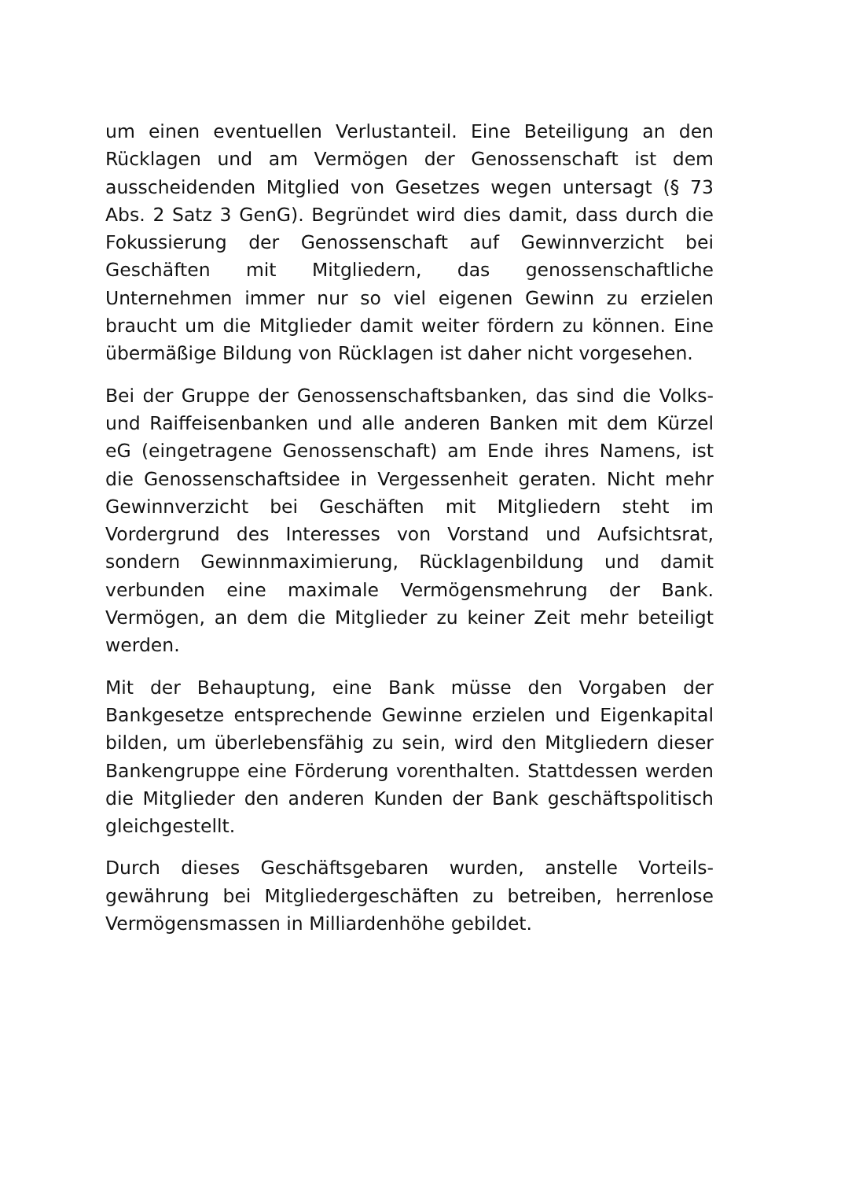um einen eventuellen Verlustanteil. Eine Beteiligung an den Rücklagen und am Vermögen der Genossenschaft ist dem ausscheidenden Mitglied von Gesetzes wegen untersagt (§ 73 Abs. 2 Satz 3 GenG). Begründet wird dies damit, dass durch die Fokussierung der Genossenschaft auf Gewinnver­zicht bei Geschäften mit Mitgliedern, das genossenschaftli­che Unternehmen immer nur so viel eigenen Gewinn zu er­zielen braucht um die Mitglieder damit weiter fördern zu können. Eine übermäßige Bildung von Rücklagen ist daher nicht vorgesehen.
Bei der Gruppe der Genossenschaftsbanken, das sind die Volks- und Raiffeisenbanken und alle anderen Banken mit dem Kürzel eG (eingetragene Genossenschaft) am Ende ih­res Namens, ist die Genossenschaftsidee in Vergessenheit geraten. Nicht mehr Gewinnverzicht bei Geschäften mit Mitgliedern steht im Vordergrund des Interesses von Vor­stand und Aufsichtsrat, sondern Gewinnmaximierung, Rücklagenbildung und damit verbunden eine maximale Vermögensmehrung der Bank. Vermögen, an dem die Mit­glieder zu keiner Zeit mehr beteiligt werden.
Mit der Behauptung, eine Bank müsse den Vorgaben der Bankgesetze entsprechende Gewinne erzielen und Eigen­kapital bilden, um überlebensfähig zu sein, wird den Mit­gliedern dieser Bankengruppe eine Förderung vorenthalten. Stattdessen werden die Mitglieder den anderen Kunden der Bank geschäftspolitisch gleichgestellt.
Durch dieses Geschäftsgebaren wurden, anstelle Vorteils­gewährung bei Mitgliedergeschäften zu betreiben, herrenlo­se Vermögensmassen in Milliardenhöhe gebildet.